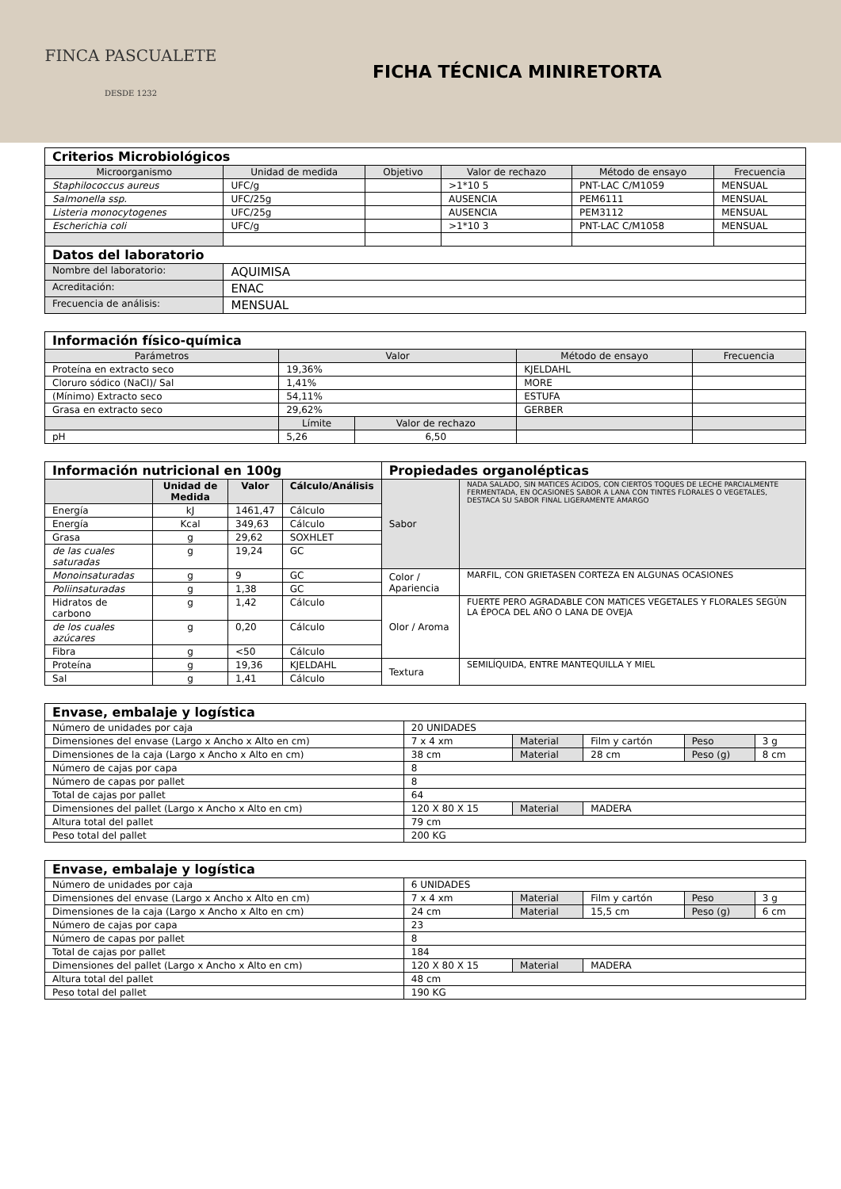FINCA PASCUALETE
DESDE 1232
FICHA TÉCNICA MINIRETORTA
| Criterios Microbiológicos | | | | | |
| --- | --- | --- | --- | --- | --- |
| Microorganismo | Unidad de medida | Objetivo | Valor de rechazo | Método de ensayo | Frecuencia |
| Staphilococcus aureus | UFC/g | | >1*10 5 | PNT-LAC C/M1059 | MENSUAL |
| Salmonella ssp. | UFC/25g | | AUSENCIA | PEM6111 | MENSUAL |
| Listeria monocytogenes | UFC/25g | | AUSENCIA | PEM3112 | MENSUAL |
| Escherichia coli | UFC/g | | >1*10 3 | PNT-LAC C/M1058 | MENSUAL |
| Datos del laboratorio | | | | | |
| Nombre del laboratorio: | AQUIMISA | | | | |
| Acreditación: | ENAC | | | | |
| Frecuencia de análisis: | MENSUAL | | | | |
| Información físico-química | | | | |
| --- | --- | --- | --- | --- |
| Parámetros | Valor | | Método de ensayo | Frecuencia |
| Proteína en extracto seco | 19,36% | | KJELDAHL | |
| Cloruro sódico (NaCl)/ Sal | 1,41% | | MORE | |
| (Mínimo) Extracto seco | 54,11% | | ESTUFA | |
| Grasa en extracto seco | 29,62% | | GERBER | |
| | Límite | Valor de rechazo | | |
| pH | 5,26 | 6,50 | | |
| Información nutricional en 100g | | | | Propiedades organolépticas | |
| --- | --- | --- | --- | --- | --- |
| | Unidad de Medida | Valor | Cálculo/Análisis | Sabor | NADA SALADO, SIN MATICES ÁCIDOS, CON CIERTOS TOQUES DE LECHE PARCIALMENTE FERMENTADA, EN OCASIONES SABOR A LANA CON TINTES FLORALES O VEGETALES, DESTACA SU SABOR FINAL LIGERAMENTE AMARGO |
| Energía | kJ | 1461,47 | Cálculo | | |
| Energía | Kcal | 349,63 | Cálculo | | |
| Grasa | g | 29,62 | SOXHLET | | |
| de las cuales saturadas | g | 19,24 | GC | | |
| Monoinsaturadas | g | 9 | GC | Color / Apariencia | MARFIL, CON GRIETASEN CORTEZA EN ALGUNAS OCASIONES |
| Poliinsaturadas | g | 1,38 | GC | | |
| Hidratos de carbono | g | 1,42 | Cálculo | Olor / Aroma | FUERTE PERO AGRADABLE CON MATICES VEGETALES Y FLORALES SEGÚN LA ÉPOCA DEL AÑO O LANA DE OVEJA |
| de los cuales azúcares | g | 0,20 | Cálculo | | |
| Fibra | g | <50 | Cálculo | | |
| Proteína | g | 19,36 | KJELDAHL | Textura | SEMILÍQUIDA, ENTRE MANTEQUILLA Y MIEL |
| Sal | g | 1,41 | Cálculo | | |
| Envase, embalaje y logística | | | | | |
| --- | --- | --- | --- | --- | --- |
| Número de unidades por caja | 20 UNIDADES | | | | |
| Dimensiones del envase (Largo x Ancho x Alto en cm) | 7 x 4 xm | Material | Film y cartón | Peso | 3 g |
| Dimensiones de la caja (Largo x Ancho x Alto en cm) | 38 cm | Material | 28 cm | Peso (g) | 8 cm |
| Número de cajas por capa | 8 | | | | |
| Número de capas por pallet | 8 | | | | |
| Total de cajas por pallet | 64 | | | | |
| Dimensiones del pallet (Largo x Ancho x Alto en cm) | 120 X 80 X 15 | Material | MADERA | | |
| Altura total del pallet | 79 cm | | | | |
| Peso total del pallet | 200 KG | | | | |
| Envase, embalaje y logística | | | | | |
| --- | --- | --- | --- | --- | --- |
| Número de unidades por caja | 6 UNIDADES | | | | |
| Dimensiones del envase (Largo x Ancho x Alto en cm) | 7 x 4 xm | Material | Film y cartón | Peso | 3 g |
| Dimensiones de la caja (Largo x Ancho x Alto en cm) | 24 cm | Material | 15,5 cm | Peso (g) | 6 cm |
| Número de cajas por capa | 23 | | | | |
| Número de capas por pallet | 8 | | | | |
| Total de cajas por pallet | 184 | | | | |
| Dimensiones del pallet (Largo x Ancho x Alto en cm) | 120 X 80 X 15 | Material | MADERA | | |
| Altura total del pallet | 48 cm | | | | |
| Peso total del pallet | 190 KG | | | | |